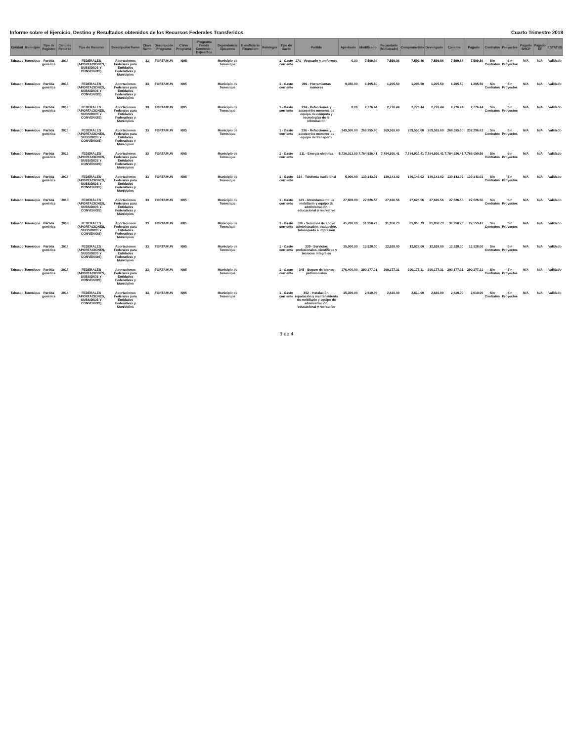Informe sobre el Ejercicio, Destino y Resultados obtenidos de los Recursos Federales Transferidos. Cuarto Trimestre 2018
| Entidad | Municipio | Tipo de Registro | Ciclo de Recurso | Tipo de Recurso | Descripción Ramo | Clave Ramo | Descripción Programa | Clave Programa | Programa Fondo Convenio - Específico | Dependencia Ejecutora | Beneficiario Financiero | Reintegro | Tipo de Gasto | Partida | Aprobado | Modificado | Recaudado (Ministrado) | Comprometido | Devengado | Ejercido | Pagado | Contratos | Proyectos | Pagado SHCP | Pagado EF | ESTATUS |
| --- | --- | --- | --- | --- | --- | --- | --- | --- | --- | --- | --- | --- | --- | --- | --- | --- | --- | --- | --- | --- | --- | --- | --- | --- | --- | --- |
| Tabasco | Tenosique | Partida genérica | 2018 | FEDERALES (APORTACIONES, SUBSIDIOS Y CONVENIOS) | Aportaciones Federales para Entidades Federativas y Municipios | 33 | FORTAMUN | I005 | | Municipio de Tenosique | | | 1 - Gasto corriente | 271 - Vestuario y uniformes | 0.00 | 7,599.86 | 7,599.86 | 7,599.86 | 7,599.86 | 7,599.86 | 7,599.86 | Sin Contratos | Sin Proyectos | N/A | N/A | Validado |
| Tabasco | Tenosique | Partida genérica | 2018 | FEDERALES (APORTACIONES, SUBSIDIOS Y CONVENIOS) | Aportaciones Federales para Entidades Federativas y Municipios | 33 | FORTAMUN | I005 | | Municipio de Tenosique | | | 1 - Gasto corriente | 291 - Herramientas menores | 9,350.00 | 1,205.50 | 1,205.50 | 1,205.50 | 1,205.50 | 1,205.50 | 1,205.50 | Sin Contratos | Sin Proyectos | N/A | N/A | Validado |
| Tabasco | Tenosique | Partida genérica | 2018 | FEDERALES (APORTACIONES, SUBSIDIOS Y CONVENIOS) | Aportaciones Federales para Entidades Federativas y Municipios | 33 | FORTAMUN | I005 | | Municipio de Tenosique | | | 1 - Gasto corriente | 294 - Refacciones y accesorios menores de equipo de cómputo y tecnologías de la información | 0.00 | 2,776.44 | 2,776.44 | 2,776.44 | 2,776.44 | 2,776.44 | 2,776.44 | Sin Contratos | Sin Proyectos | N/A | N/A | Validado |
| Tabasco | Tenosique | Partida genérica | 2018 | FEDERALES (APORTACIONES, SUBSIDIOS Y CONVENIOS) | Aportaciones Federales para Entidades Federativas y Municipios | 33 | FORTAMUN | I005 | | Municipio de Tenosique | | | 1 - Gasto corriente | 296 - Refacciones y accesorios menores de equipo de transporte | 249,500.00 | 269,555.60 | 269,555.60 | 269,555.60 | 269,555.60 | 269,555.60 | 237,296.63 | Sin Contratos | Sin Proyectos | N/A | N/A | Validado |
| Tabasco | Tenosique | Partida genérica | 2018 | FEDERALES (APORTACIONES, SUBSIDIOS Y CONVENIOS) | Aportaciones Federales para Entidades Federativas y Municipios | 33 | FORTAMUN | I005 | | Municipio de Tenosique | | | 1 - Gasto corriente | 311 - Energía eléctrica | 5,726,013.00 | 7,784,936.41 | 7,784,936.41 | 7,784,936.41 | 7,784,936.41 | 7,784,936.41 | 7,769,090.56 | Sin Contratos | Sin Proyectos | N/A | N/A | Validado |
| Tabasco | Tenosique | Partida genérica | 2018 | FEDERALES (APORTACIONES, SUBSIDIOS Y CONVENIOS) | Aportaciones Federales para Entidades Federativas y Municipios | 33 | FORTAMUN | I005 | | Municipio de Tenosique | | | 1 - Gasto corriente | 314 - Telefonía tradicional | 5,000.00 | 130,143.02 | 130,143.02 | 130,143.02 | 130,143.02 | 130,143.02 | 130,143.02 | Sin Contratos | Sin Proyectos | N/A | N/A | Validado |
| Tabasco | Tenosique | Partida genérica | 2018 | FEDERALES (APORTACIONES, SUBSIDIOS Y CONVENIOS) | Aportaciones Federales para Entidades Federativas y Municipios | 33 | FORTAMUN | I005 | | Municipio de Tenosique | | | 1 - Gasto corriente | 323 - Arrendamiento de mobiliario y equipo de administración, educacional y recreativo | 27,600.00 | 27,626.56 | 27,626.56 | 27,626.56 | 27,626.56 | 27,626.56 | 27,626.56 | Sin Contratos | Sin Proyectos | N/A | N/A | Validado |
| Tabasco | Tenosique | Partida genérica | 2018 | FEDERALES (APORTACIONES, SUBSIDIOS Y CONVENIOS) | Aportaciones Federales para Entidades Federativas y Municipios | 33 | FORTAMUN | I005 | | Municipio de Tenosique | | | 1 - Gasto corriente | 336 - Servicios de apoyo administrativo, traducción, fotocopiado e impresión | 45,700.00 | 31,958.73 | 31,958.73 | 31,958.73 | 31,958.73 | 31,958.73 | 27,559.47 | Sin Contratos | Sin Proyectos | N/A | N/A | Validado |
| Tabasco | Tenosique | Partida genérica | 2018 | FEDERALES (APORTACIONES, SUBSIDIOS Y CONVENIOS) | Aportaciones Federales para Entidades Federativas y Municipios | 33 | FORTAMUN | I005 | | Municipio de Tenosique | | | 1 - Gasto corriente | 339 - Servicios profesionales, científicos y técnicos integrales | 35,000.00 | 12,528.00 | 12,528.00 | 12,528.00 | 12,528.00 | 12,528.00 | 12,528.00 | Sin Contratos | Sin Proyectos | N/A | N/A | Validado |
| Tabasco | Tenosique | Partida genérica | 2018 | FEDERALES (APORTACIONES, SUBSIDIOS Y CONVENIOS) | Aportaciones Federales para Entidades Federativas y Municipios | 33 | FORTAMUN | I005 | | Municipio de Tenosique | | | 1 - Gasto corriente | 345 - Seguro de bienes patrimoniales | 276,400.00 | 290,177.31 | 290,177.31 | 290,177.31 | 290,177.31 | 290,177.31 | 290,177.31 | Sin Contratos | Sin Proyectos | N/A | N/A | Validado |
| Tabasco | Tenosique | Partida genérica | 2018 | FEDERALES (APORTACIONES, SUBSIDIOS Y CONVENIOS) | Aportaciones Federales para Entidades Federativas y Municipios | 33 | FORTAMUN | I005 | | Municipio de Tenosique | | | 1 - Gasto corriente | 352 - Instalación, reparación y mantenimiento de mobiliario y equipo de administración, educacional y recreativo | 15,300.00 | 2,610.00 | 2,610.00 | 2,610.00 | 2,610.00 | 2,610.00 | 2,610.00 | Sin Contratos | Sin Proyectos | N/A | N/A | Validado |
3 de 4